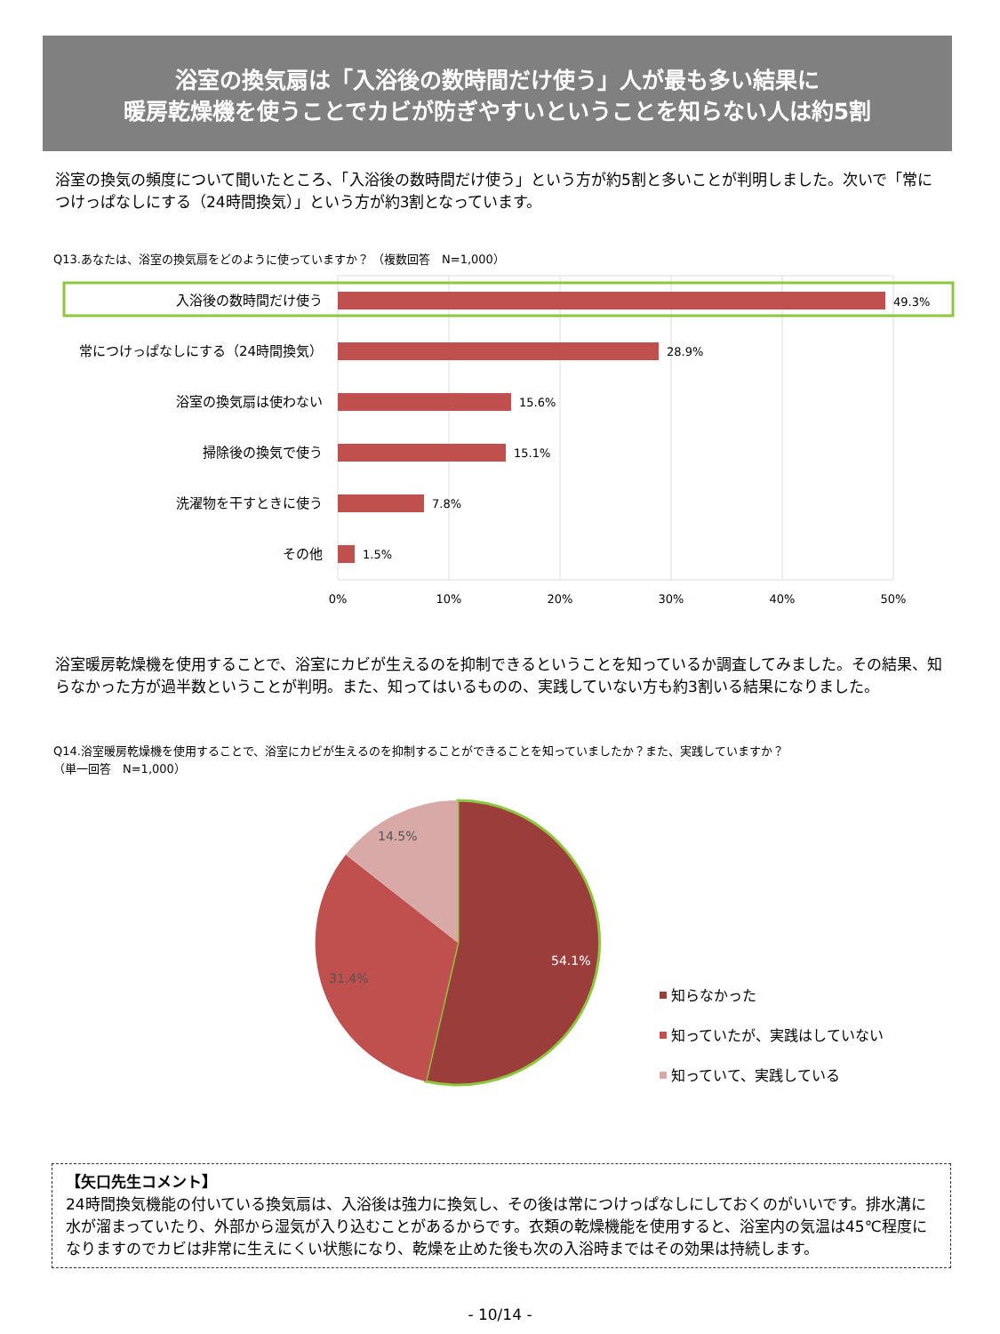浴室の換気扇は「入浴後の数時間だけ使う」人が最も多い結果に
暖房乾燥機を使うことでカビが防ぎやすいということを知らない人は約5割
浴室の換気の頻度について聞いたところ、「入浴後の数時間だけ使う」という方が約5割と多いことが判明しました。次いで「常につけっぱなしにする（24時間換気）」という方が約3割となっています。
Q13.あなたは、浴室の換気扇をどのように使っていますか？ （複数回答　N=1,000）
入浴後の数時間だけ使う
常につけっぱなしにする（24時間換気）
浴室の換気扇は使わない
掃除後の換気で使う
洗濯物を干すときに使う
その他
49.3%
28.9%
15.6%
15.1%
7.8%
1.5%
0%
10%
20%
30%
40%
50%
浴室暖房乾燥機を使用することで、浴室にカビが生えるのを抑制できるということを知っているか調査してみました。その結果、知らなかった方が過半数ということが判明。また、知ってはいるものの、実践していない方も約3割いる結果になりました。
Q14.浴室暖房乾燥機を使用することで、浴室にカビが生えるのを抑制することができることを知っていましたか？また、実践していますか？
（単一回答　N=1,000）
14.5%
31.4%
54.1%
知らなかった
知っていたが、実践はしていない
知っていて、実践している
【矢口先生コメント】
24時間換気機能の付いている換気扇は、入浴後は強力に換気し、その後は常につけっぱなしにしておくのがいいです。排水溝に水が溜まっていたり、外部から湿気が入り込むことがあるからです。衣類の乾燥機能を使用すると、浴室内の気温は45℃程度になりますのでカビは非常に生えにくい状態になり、乾燥を止めた後も次の入浴時まではその効果は持続します。
- 10/14 -